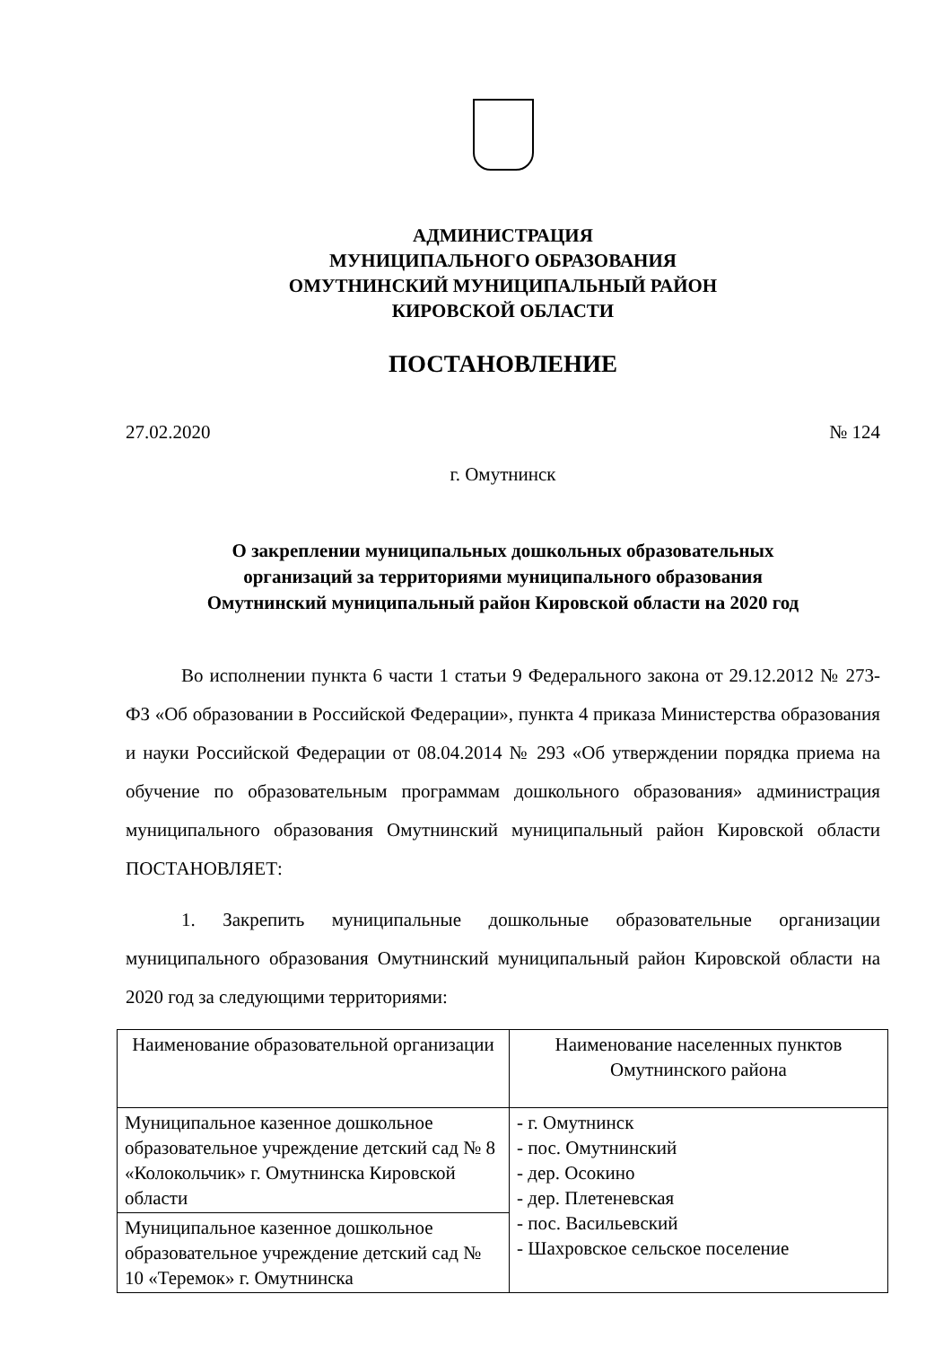АДМИНИСТРАЦИЯ
МУНИЦИПАЛЬНОГО ОБРАЗОВАНИЯ
ОМУТНИНСКИЙ МУНИЦИПАЛЬНЫЙ РАЙОН
КИРОВСКОЙ ОБЛАСТИ
ПОСТАНОВЛЕНИЕ
27.02.2020 № 124
г. Омутнинск
О закреплении муниципальных дошкольных образовательных
организаций за территориями муниципального образования
Омутнинский муниципальный район Кировской области на 2020 год
Во исполнении пункта 6 части 1 статьи 9 Федерального закона от 29.12.2012 № 273-ФЗ «Об образовании в Российской Федерации», пункта 4 приказа Министерства образования и науки Российской Федерации от 08.04.2014 № 293 «Об утверждении порядка приема на обучение по образовательным программам дошкольного образования» администрация муниципального образования Омутнинский муниципальный район Кировской области ПОСТАНОВЛЯЕТ:
1. Закрепить муниципальные дошкольные образовательные организации муниципального образования Омутнинский муниципальный район Кировской области на 2020 год за следующими территориями:
| Наименование образовательной организации | Наименование населенных пунктов Омутнинского района |
| Муниципальное казенное дошкольное образовательное учреждение детский сад № 8 «Колокольчик» г. Омутнинска Кировской области | - г. Омутнинск - пос. Омутнинский - дер. Осокино - дер. Плетеневская - пос. Васильевский - Шахровское сельское поселение |
| Муниципальное казенное дошкольное образовательное учреждение детский сад № 10 «Теремок» г. Омутнинска | |